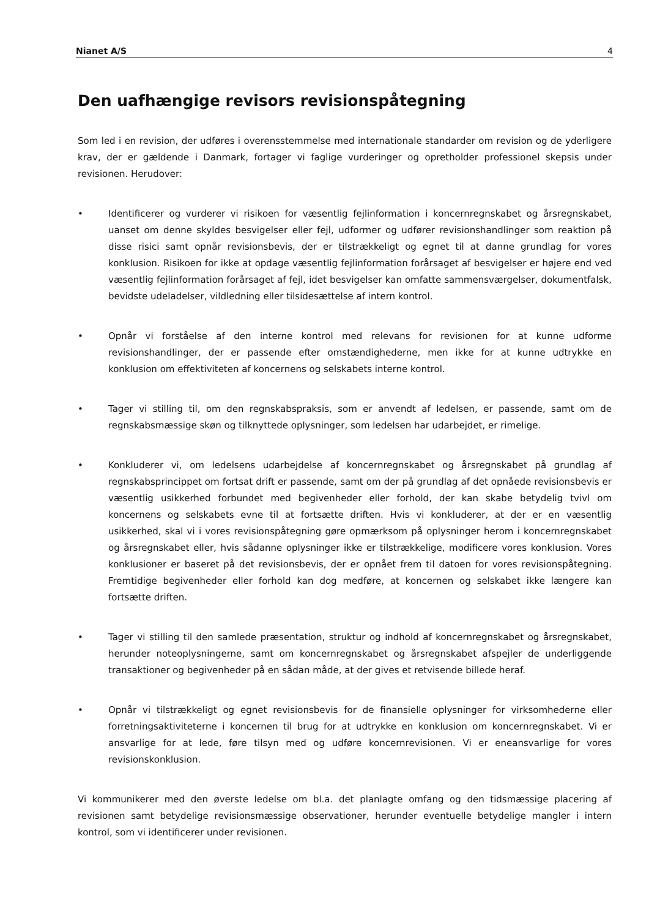Nianet A/S 4
Den uafhængige revisors revisionspåtegning
Som led i en revision, der udføres i overensstemmelse med internationale standarder om revision og de yderligere krav, der er gældende i Danmark, fortager vi faglige vurderinger og opretholder professionel skepsis under revisionen. Herudover:
• Identificerer og vurderer vi risikoen for væsentlig fejlinformation i koncernregnskabet og årsregnskabet, uanset om denne skyldes besvigelser eller fejl, udformer og udfører revisionshandlinger som reaktion på disse risici samt opnår revisionsbevis, der er tilstrækkeligt og egnet til at danne grundlag for vores konklusion. Risikoen for ikke at opdage væsentlig fejlinformation forårsaget af besvigelser er højere end ved væsentlig fejlinformation forårsaget af fejl, idet besvigelser kan omfatte sammensværgelser, dokumentfalsk, bevidste udeladelser, vildledning eller tilsidesættelse af intern kontrol.
• Opnår vi forståelse af den interne kontrol med relevans for revisionen for at kunne udforme revisionshandlinger, der er passende efter omstændighederne, men ikke for at kunne udtrykke en konklusion om effektiviteten af koncernens og selskabets interne kontrol.
• Tager vi stilling til, om den regnskabspraksis, som er anvendt af ledelsen, er passende, samt om de regnskabsmæssige skøn og tilknyttede oplysninger, som ledelsen har udarbejdet, er rimelige.
• Konkluderer vi, om ledelsens udarbejdelse af koncernregnskabet og årsregnskabet på grundlag af regnskabsprincippet om fortsat drift er passende, samt om der på grundlag af det opnåede revisionsbevis er væsentlig usikkerhed forbundet med begivenheder eller forhold, der kan skabe betydelig tvivl om koncernens og selskabets evne til at fortsætte driften. Hvis vi konkluderer, at der er en væsentlig usikkerhed, skal vi i vores revisionspåtegning gøre opmærksom på oplysninger herom i koncernregnskabet og årsregnskabet eller, hvis sådanne oplysninger ikke er tilstrækkelige, modificere vores konklusion. Vores konklusioner er baseret på det revisionsbevis, der er opnået frem til datoen for vores revisionspåtegning. Fremtidige begivenheder eller forhold kan dog medføre, at koncernen og selskabet ikke længere kan fortsætte driften.
• Tager vi stilling til den samlede præsentation, struktur og indhold af koncernregnskabet og årsregnskabet, herunder noteoplysningerne, samt om koncernregnskabet og årsregnskabet afspejler de underliggende transaktioner og begivenheder på en sådan måde, at der gives et retvisende billede heraf.
• Opnår vi tilstrækkeligt og egnet revisionsbevis for de finansielle oplysninger for virksomhederne eller forretningsaktiviteterne i koncernen til brug for at udtrykke en konklusion om koncernregnskabet. Vi er ansvarlige for at lede, føre tilsyn med og udføre koncernrevisionen. Vi er eneansvarlige for vores revisionskonklusion.
Vi kommunikerer med den øverste ledelse om bl.a. det planlagte omfang og den tidsmæssige placering af revisionen samt betydelige revisionsmæssige observationer, herunder eventuelle betydelige mangler i intern kontrol, som vi identificerer under revisionen.